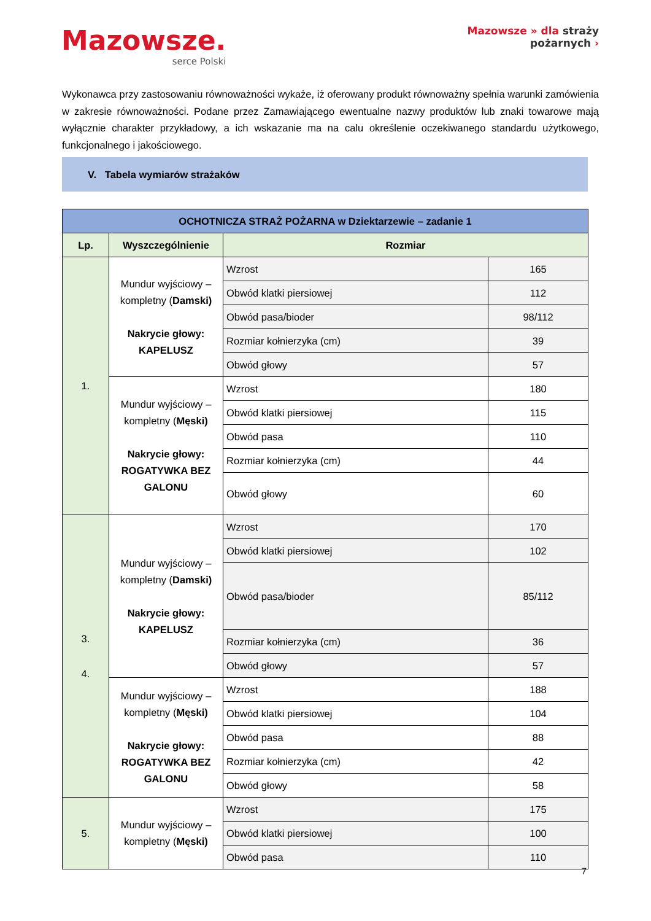Mazowsze.
serce Polski
Mazowsze » dla straży
pożarnych ›
Wykonawca przy zastosowaniu równoważności wykaże, iż oferowany produkt równoważny spełnia warunki zamówienia w zakresie równoważności. Podane przez Zamawiającego ewentualne nazwy produktów lub znaki towarowe mają wyłącznie charakter przykładowy, a ich wskazanie ma na calu określenie oczekiwanego standardu użytkowego, funkcjonalnego i jakościowego.
V. Tabela wymiarów strażaków
| OCHOTNICZA STRAŻ POŻARNA w Dziektarzewie – zadanie 1 | | | |
| --- | --- | --- | --- |
| Lp. | Wyszczególnienie | Rozmiar | |
| 1. | Mundur wyjściowy – kompletny ( Damski) Nakrycie głowy: KAPELUSZ | Wzrost | 165 |
| | | Obwód klatki piersiowej | 112 |
| | | Obwód pasa/bioder | 98/112 |
| | | Rozmiar kołnierzyka (cm) | 39 |
| | | Obwód głowy | 57 |
| | Mundur wyjściowy – kompletny ( Męski) Nakrycie głowy: ROGATYWKA BEZ GALONU | Wzrost | 180 |
| | | Obwód klatki piersiowej | 115 |
| | | Obwód pasa | 110 |
| | | Rozmiar kołnierzyka (cm) | 44 |
| | | Obwód głowy | 60 |
| 3. 4. | Mundur wyjściowy – kompletny ( Damski) Nakrycie głowy: KAPELUSZ | Wzrost | 170 |
| | | Obwód klatki piersiowej | 102 |
| | | Obwód pasa/bioder | 85/112 |
| | | Rozmiar kołnierzyka (cm) | 36 |
| | | Obwód głowy | 57 |
| | Mundur wyjściowy – kompletny ( Męski) Nakrycie głowy: ROGATYWKA BEZ GALONU | Wzrost | 188 |
| | | Obwód klatki piersiowej | 104 |
| | | Obwód pasa | 88 |
| | | Rozmiar kołnierzyka (cm) | 42 |
| | | Obwód głowy | 58 |
| 5. | Mundur wyjściowy – kompletny ( Męski) | Wzrost | 175 |
| | | Obwód klatki piersiowej | 100 |
| | | Obwód pasa | 110 |
7